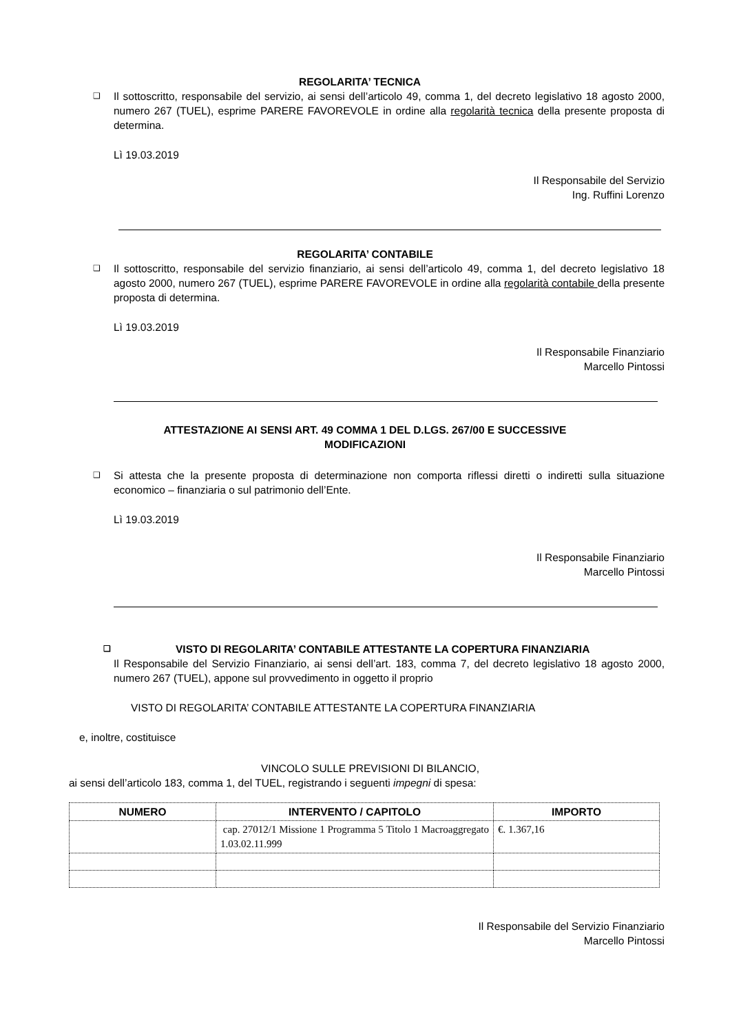REGOLARITA’ TECNICA
❑
Il sottoscritto, responsabile del servizio, ai sensi dell’articolo 49, comma 1, del decreto legislativo 18 agosto 2000, numero 267 (TUEL), esprime PARERE FAVOREVOLE in ordine alla regolarità tecnica della presente proposta di determina.
Lì 19.03.2019
Il Responsabile del Servizio
Ing. Ruffini Lorenzo
REGOLARITA’ CONTABILE
❑
Il sottoscritto, responsabile del servizio finanziario, ai sensi dell’articolo 49, comma 1, del decreto legislativo 18 agosto 2000, numero 267 (TUEL), esprime PARERE FAVOREVOLE in ordine alla regolarità contabile della presente proposta di determina.
Lì 19.03.2019
Il Responsabile Finanziario
Marcello Pintossi
ATTESTAZIONE AI SENSI ART. 49 COMMA 1 DEL D.LGS. 267/00 E SUCCESSIVE
MODIFICAZIONI
❑
Si attesta che la presente proposta di determinazione non comporta riflessi diretti o indiretti sulla situazione economico – finanziaria o sul patrimonio dell’Ente.
Lì 19.03.2019
Il Responsabile Finanziario
Marcello Pintossi
❑ VISTO DI REGOLARITA’ CONTABILE ATTESTANTE LA COPERTURA FINANZIARIA
Il Responsabile del Servizio Finanziario, ai sensi dell’art. 183, comma 7, del decreto legislativo 18 agosto 2000, numero 267 (TUEL), appone sul provvedimento in oggetto il proprio
VISTO DI REGOLARITA’ CONTABILE ATTESTANTE LA COPERTURA FINANZIARIA
e, inoltre, costituisce
VINCOLO SULLE PREVISIONI DI BILANCIO,
ai sensi dell’articolo 183, comma 1, del TUEL, registrando i seguenti impegni di spesa:
| NUMERO | INTERVENTO / CAPITOLO | IMPORTO |
| --- | --- | --- |
| | cap. 27012/1 Missione 1 Programma 5 Titolo 1 Macroaggregato 1.03.02.11.999 | €. 1.367,16 |
Il Responsabile del Servizio Finanziario
Marcello Pintossi